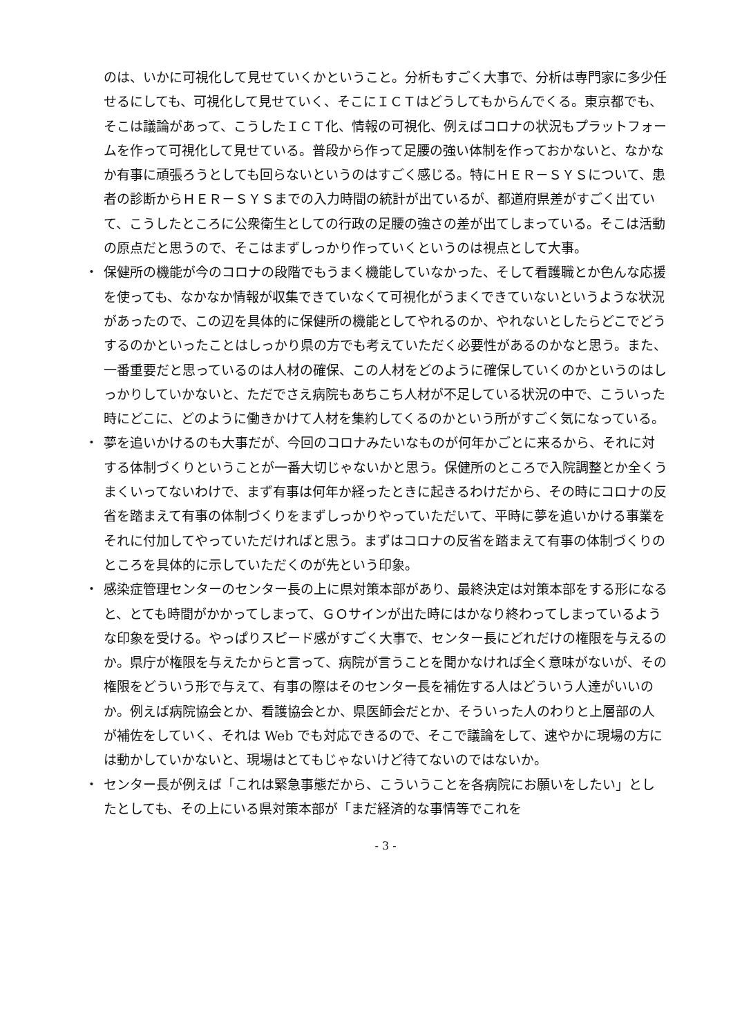のは、いかに可視化して見せていくかということ。分析もすごく大事で、分析は専門家に多少任せるにしても、可視化して見せていく、そこにＩＣＴはどうしてもからんでくる。東京都でも、そこは議論があって、こうしたＩＣＴ化、情報の可視化、例えばコロナの状況もプラットフォームを作って可視化して見せている。普段から作って足腰の強い体制を作っておかないと、なかなか有事に頑張ろうとしても回らないというのはすごく感じる。特にＨＥＲ－ＳＹＳについて、患者の診断からＨＥＲ－ＳＹＳまでの入力時間の統計が出ているが、都道府県差がすごく出ていて、こうしたところに公衆衛生としての行政の足腰の強さの差が出てしまっている。そこは活動の原点だと思うので、そこはまずしっかり作っていくというのは視点として大事。
・ 保健所の機能が今のコロナの段階でもうまく機能していなかった、そして看護職とか色んな応援を使っても、なかなか情報が収集できていなくて可視化がうまくできていないというような状況があったので、この辺を具体的に保健所の機能としてやれるのか、やれないとしたらどこでどうするのかといったことはしっかり県の方でも考えていただく必要性があるのかなと思う。また、一番重要だと思っているのは人材の確保、この人材をどのように確保していくのかというのはしっかりしていかないと、ただでさえ病院もあちこち人材が不足している状況の中で、こういった時にどこに、どのように働きかけて人材を集約してくるのかという所がすごく気になっている。
・ 夢を追いかけるのも大事だが、今回のコロナみたいなものが何年かごとに来るから、それに対する体制づくりということが一番大切じゃないかと思う。保健所のところで入院調整とか全くうまくいってないわけで、まず有事は何年か経ったときに起きるわけだから、その時にコロナの反省を踏まえて有事の体制づくりをまずしっかりやっていただいて、平時に夢を追いかける事業をそれに付加してやっていただければと思う。まずはコロナの反省を踏まえて有事の体制づくりのところを具体的に示していただくのが先という印象。
・ 感染症管理センターのセンター長の上に県対策本部があり、最終決定は対策本部をする形になると、とても時間がかかってしまって、ＧＯサインが出た時にはかなり終わってしまっているような印象を受ける。やっぱりスピード感がすごく大事で、センター長にどれだけの権限を与えるのか。県庁が権限を与えたからと言って、病院が言うことを聞かなければ全く意味がないが、その権限をどういう形で与えて、有事の際はそのセンター長を補佐する人はどういう人達がいいのか。例えば病院協会とか、看護協会とか、県医師会だとか、そういった人のわりと上層部の人が補佐をしていく、それは Web でも対応できるので、そこで議論をして、速やかに現場の方には動かしていかないと、現場はとてもじゃないけど待てないのではないか。
・ センター長が例えば「これは緊急事態だから、こういうことを各病院にお願いをしたい」としたとしても、その上にいる県対策本部が「まだ経済的な事情等でこれを
- 3 -